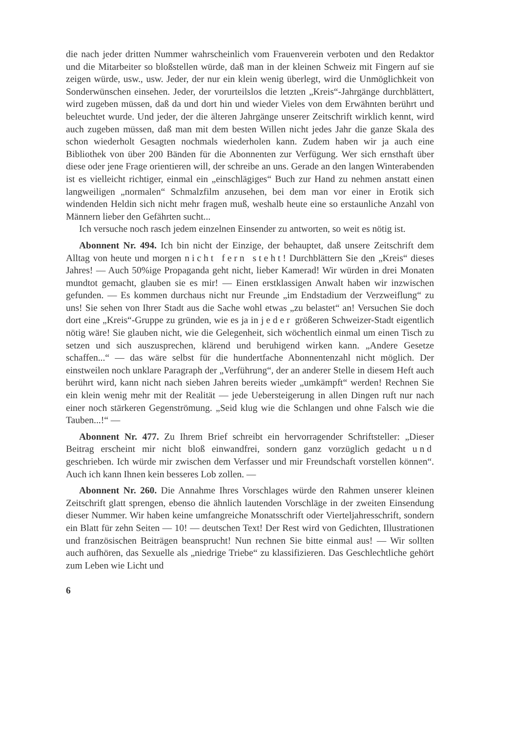die nach jeder dritten Nummer wahrscheinlich vom Frauenverein verboten und den Redaktor und die Mitarbeiter so bloßstellen würde, daß man in der kleinen Schweiz mit Fingern auf sie zeigen würde, usw., usw. Jeder, der nur ein klein wenig überlegt, wird die Unmöglichkeit von Sonderwünschen einsehen. Jeder, der vorurteilslos die letzten „Kreis“-Jahrgänge durchblättert, wird zugeben müssen, daß da und dort hin und wieder Vieles von dem Erwähnten berührt und beleuchtet wurde. Und jeder, der die älteren Jahrgänge unserer Zeitschrift wirklich kennt, wird auch zugeben müssen, daß man mit dem besten Willen nicht jedes Jahr die ganze Skala des schon wiederholt Gesagten nochmals wiederholen kann. Zudem haben wir ja auch eine Bibliothek von über 200 Bänden für die Abonnenten zur Verfügung. Wer sich ernsthaft über diese oder jene Frage orientieren will, der schreibe an uns. Gerade an den langen Winterabenden ist es vielleicht richtiger, einmal ein „einschlägiges“ Buch zur Hand zu nehmen anstatt einen langweiligen „normalen“ Schmalzfilm anzusehen, bei dem man vor einer in Erotik sich windenden Heldin sich nicht mehr fragen muß, weshalb heute eine so erstaunliche Anzahl von Männern lieber den Gefährten sucht...
Ich versuche noch rasch jedem einzelnen Einsender zu antworten, so weit es nötig ist.
Abonnent Nr. 494. Ich bin nicht der Einzige, der behauptet, daß unsere Zeitschrift dem Alltag von heute und morgen nicht fern steht! Durchblättern Sie den „Kreis“ dieses Jahres! — Auch 50%ige Propaganda geht nicht, lieber Kamerad! Wir würden in drei Monaten mundtot gemacht, glauben sie es mir! — Einen erstklassigen Anwalt haben wir inzwischen gefunden. — Es kommen durchaus nicht nur Freunde „im Endstadium der Verzweiflung“ zu uns! Sie sehen von Ihrer Stadt aus die Sache wohl etwas „zu belastet“ an! Versuchen Sie doch dort eine „Kreis“-Gruppe zu gründen, wie es ja in jeder größeren Schweizer-Stadt eigentlich nötig wäre! Sie glauben nicht, wie die Gelegenheit, sich wöchentlich einmal um einen Tisch zu setzen und sich auszusprechen, klärend und beruhigend wirken kann. „Andere Gesetze schaffen...“ — das wäre selbst für die hundertfache Abonnentenzahl nicht möglich. Der einstweilen noch unklare Paragraph der „Verführung“, der an anderer Stelle in diesem Heft auch berührt wird, kann nicht nach sieben Jahren bereits wieder „umkämpft“ werden! Rechnen Sie ein klein wenig mehr mit der Realität — jede Uebersteigerung in allen Dingen ruft nur nach einer noch stärkeren Gegenströmung. „Seid klug wie die Schlangen und ohne Falsch wie die Tauben...!“ —
Abonnent Nr. 477. Zu Ihrem Brief schreibt ein hervorragender Schriftsteller: „Dieser Beitrag erscheint mir nicht bloß einwandfrei, sondern ganz vorzüglich gedacht und geschrieben. Ich würde mir zwischen dem Verfasser und mir Freundschaft vorstellen können“. Auch ich kann Ihnen kein besseres Lob zollen. —
Abonnent Nr. 260. Die Annahme Ihres Vorschlages würde den Rahmen unserer kleinen Zeitschrift glatt sprengen, ebenso die ähnlich lautenden Vorschläge in der zweiten Einsendung dieser Nummer. Wir haben keine umfangreiche Monatsschrift oder Vierteljahresschrift, sondern ein Blatt für zehn Seiten — 10! — deutschen Text! Der Rest wird von Gedichten, Illustrationen und französischen Beiträgen beansprucht! Nun rechnen Sie bitte einmal aus! — Wir sollten auch aufhören, das Sexuelle als „niedrige Triebe“ zu klassifizieren. Das Geschlechtliche gehört zum Leben wie Licht und
6